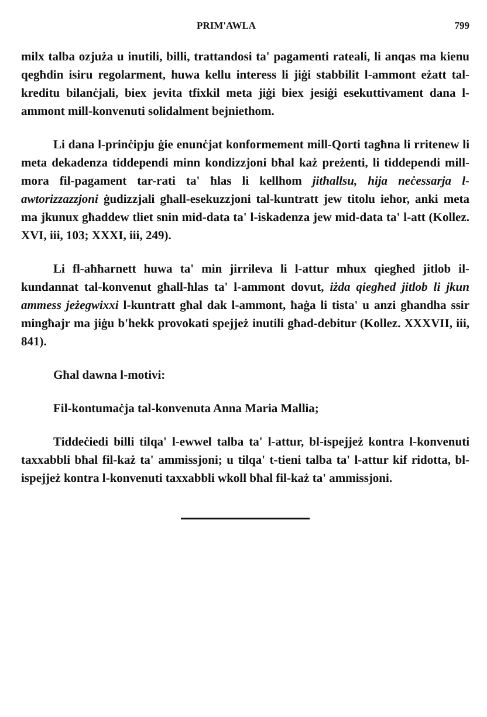PRIM'AWLA 799
milx talba ozjuża u inutili, billi, trattandosi ta' pagamenti rateali, li anqas ma kienu qegħdin isiru regolarment, huwa kellu interess li jiġi stabbilit l-ammont eżatt tal-kreditu bilanċjali, biex jevita tfixkil meta jiġi biex jesiġi esekuttivament dana l-ammont mill-konvenuti solidalment bejniethom.
Li dana l-prinċipju ġie enunċjat konformement mill-Qorti tagħna li rritenew li meta dekadenza tiddependi minn kondizzjoni bħal każ preżenti, li tiddependi mill-mora fil-pagament tar-rati ta' ħlas li kellhom jitħallsu, hija neċessarja l-awtorizzazzjoni ġudizzjali għall-esekuzzjoni tal-kuntratt jew titolu ieħor, anki meta ma jkunux għaddew tliet snin mid-data ta' l-iskadenza jew mid-data ta' l-att (Kollez. XVI, iii, 103; XXXI, iii, 249).
Li fl-aħħarnett huwa ta' min jirrileva li l-attur mhux qiegħed jitlob il-kundannat tal-konvenut għall-ħlas ta' l-ammont dovut, iżda qiegħed jitlob li jkun ammess jeżegwixxi l-kuntratt għal dak l-ammont, ħaġa li tista' u anzi għandha ssir mingħajr ma jiġu b'hekk provokati spejjeż inutili għad-debitur (Kollez. XXXVII, iii, 841).
Għal dawna l-motivi:
Fil-kontumaċja tal-konvenuta Anna Maria Mallia;
Tiddeċiedi billi tilqa' l-ewwel talba ta' l-attur, bl-ispejjeż kontra l-konvenuti taxxabbli bħal fil-każ ta' ammissjoni; u tilqa' t-tieni talba ta' l-attur kif ridotta, bl-ispejjeż kontra l-konvenuti taxxabbli wkoll bħal fil-każ ta' ammissjoni.